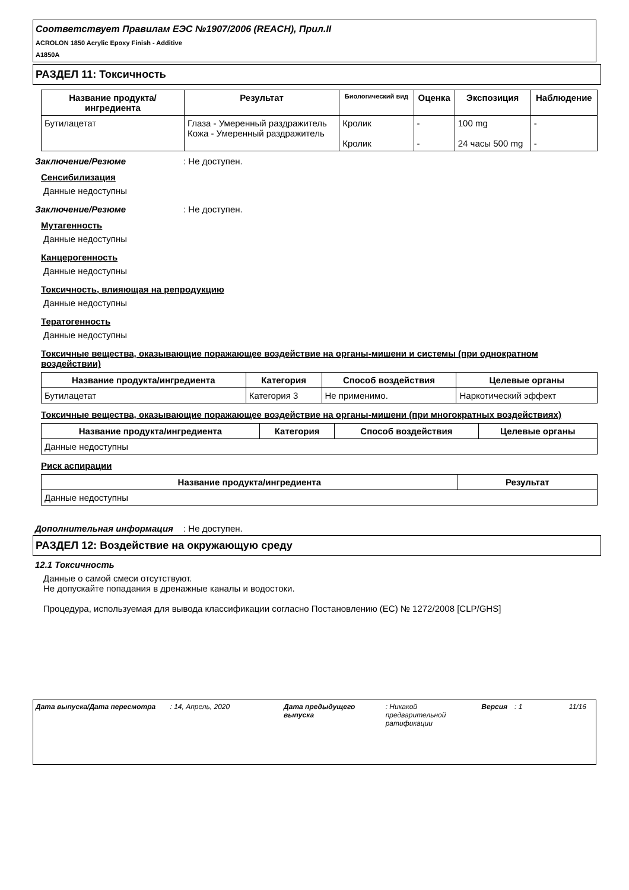Соответствует Правилам ЕЭС №1907/2006 (REACH), Прил.II
ACROLON 1850 Acrylic Epoxy Finish - Additive
A1850A
РАЗДЕЛ 11: Токсичность
| Название продукта/ ингредиента | Результат | Биологический вид | Оценка | Экспозиция | Наблюдение |
| --- | --- | --- | --- | --- | --- |
| Бутилацетат | Глаза - Умеренный раздражитель Кожа - Умеренный раздражитель | Кролик Кролик | - - | 100 mg 24 часы 500 mg | - - |
Заключение/Резюме : Не доступен.
Сенсибилизация
Данные недоступны
Заключение/Резюме : Не доступен.
Мутагенность
Данные недоступны
Канцерогенность
Данные недоступны
Токсичность, влияющая на репродукцию
Данные недоступны
Тератогенность
Данные недоступны
Токсичные вещества, оказывающие поражающее воздействие на органы-мишени и системы (при однократном воздействии)
| Название продукта/ингредиента | Категория | Способ воздействия | Целевые органы |
| --- | --- | --- | --- |
| Бутилацетат | Категория 3 | Не применимо. | Наркотический эффект |
Токсичные вещества, оказывающие поражающее воздействие на органы-мишени (при многократных воздействиях)
| Название продукта/ингредиента | Категория | Способ воздействия | Целевые органы |
| --- | --- | --- | --- |
| Данные недоступны | | | |
Риск аспирации
| Название продукта/ингредиента | Результат |
| --- | --- |
| Данные недоступны | |
Дополнительная информация : Не доступен.
РАЗДЕЛ 12: Воздействие на окружающую среду
12.1 Токсичность
Данные о самой смеси отсутствуют.
Не допускайте попадания в дренажные каналы и водостоки.
Процедура, используемая для вывода классификации согласно Постановлению (ЕС) № 1272/2008 [CLP/GHS]
Дата выпуска/Дата пересмотра : 14, Апрель, 2020 Дата предыдущего выпуска
: Никакой предварительной ратификации
Версия : 1 11/16